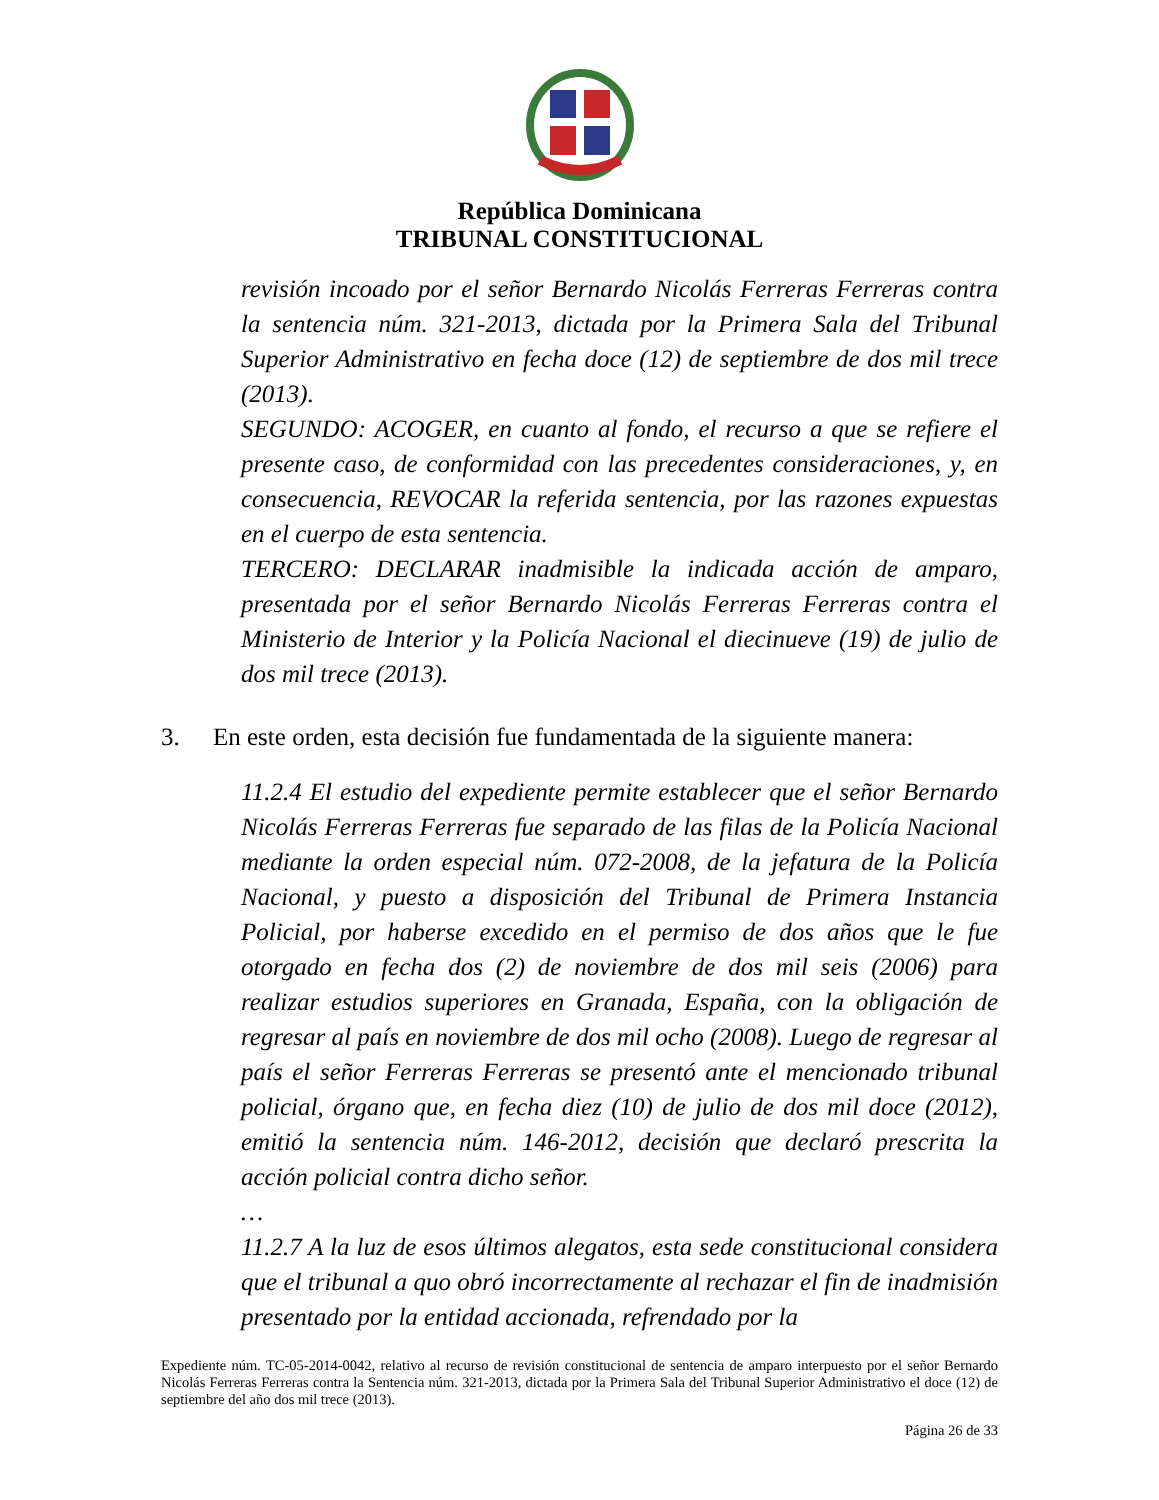República Dominicana
TRIBUNAL CONSTITUCIONAL
revisión incoado por el señor Bernardo Nicolás Ferreras Ferreras contra la sentencia núm. 321-2013, dictada por la Primera Sala del Tribunal Superior Administrativo en fecha doce (12) de septiembre de dos mil trece (2013).
SEGUNDO: ACOGER, en cuanto al fondo, el recurso a que se refiere el presente caso, de conformidad con las precedentes consideraciones, y, en consecuencia, REVOCAR la referida sentencia, por las razones expuestas en el cuerpo de esta sentencia.
TERCERO: DECLARAR inadmisible la indicada acción de amparo, presentada por el señor Bernardo Nicolás Ferreras Ferreras contra el Ministerio de Interior y la Policía Nacional el diecinueve (19) de julio de dos mil trece (2013).
3. En este orden, esta decisión fue fundamentada de la siguiente manera:
11.2.4 El estudio del expediente permite establecer que el señor Bernardo Nicolás Ferreras Ferreras fue separado de las filas de la Policía Nacional mediante la orden especial núm. 072-2008, de la jefatura de la Policía Nacional, y puesto a disposición del Tribunal de Primera Instancia Policial, por haberse excedido en el permiso de dos años que le fue otorgado en fecha dos (2) de noviembre de dos mil seis (2006) para realizar estudios superiores en Granada, España, con la obligación de regresar al país en noviembre de dos mil ocho (2008). Luego de regresar al país el señor Ferreras Ferreras se presentó ante el mencionado tribunal policial, órgano que, en fecha diez (10) de julio de dos mil doce (2012), emitió la sentencia núm. 146-2012, decisión que declaró prescrita la acción policial contra dicho señor.
…
11.2.7 A la luz de esos últimos alegatos, esta sede constitucional considera que el tribunal a quo obró incorrectamente al rechazar el fin de inadmisión presentado por la entidad accionada, refrendado por la
Expediente núm. TC-05-2014-0042, relativo al recurso de revisión constitucional de sentencia de amparo interpuesto por el señor Bernardo Nicolás Ferreras Ferreras contra la Sentencia núm. 321-2013, dictada por la Primera Sala del Tribunal Superior Administrativo el doce (12) de septiembre del año dos mil trece (2013).
Página 26 de 33